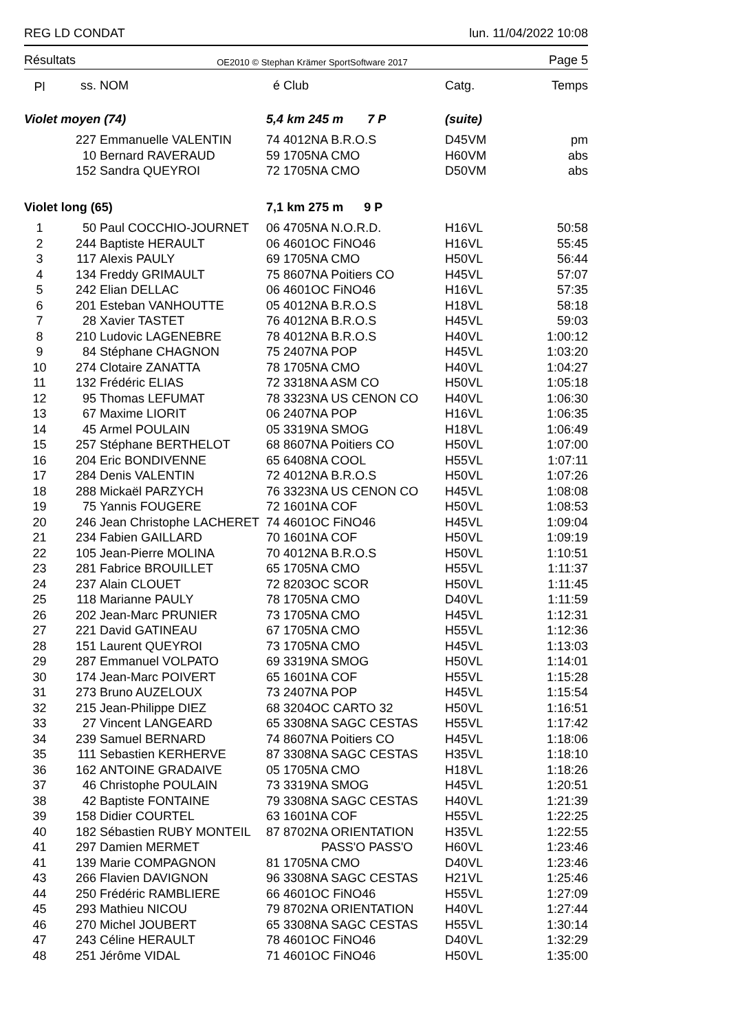REG LD CONDAT lun. 11/04/2022 10:08
Résultats OE2010 © Stephan Krämer SportSoftware 2017 Page 5
| Pl | ss. | NOM | é | Club | Catg. | Temps |
| --- | --- | --- | --- | --- | --- | --- |
| Violet moyen (74) | | | 5,4 km 245 m 7 P | | (suite) | |
| | 227 | Emmanuelle VALENTIN | 74 | 4012NA B.R.O.S | D45VM | pm |
| | 10 | Bernard RAVERAUD | 59 | 1705NA CMO | H60VM | abs |
| | 152 | Sandra QUEYROI | 72 | 1705NA CMO | D50VM | abs |
| Violet long (65) | | | 7,1 km 275 m 9 P | | | |
| 1 | 50 | Paul COCCHIO-JOURNET | 06 | 4705NA N.O.R.D. | H16VL | 50:58 |
| 2 | 244 | Baptiste HERAULT | 06 | 4601OC FiNO46 | H16VL | 55:45 |
| 3 | 117 | Alexis PAULY | 69 | 1705NA CMO | H50VL | 56:44 |
| 4 | 134 | Freddy GRIMAULT | 75 | 8607NA Poitiers CO | H45VL | 57:07 |
| 5 | 242 | Elian DELLAC | 06 | 4601OC FiNO46 | H16VL | 57:35 |
| 6 | 201 | Esteban VANHOUTTE | 05 | 4012NA B.R.O.S | H18VL | 58:18 |
| 7 | 28 | Xavier TASTET | 76 | 4012NA B.R.O.S | H45VL | 59:03 |
| 8 | 210 | Ludovic LAGENEBRE | 78 | 4012NA B.R.O.S | H40VL | 1:00:12 |
| 9 | 84 | Stéphane CHAGNON | 75 | 2407NA POP | H45VL | 1:03:20 |
| 10 | 274 | Clotaire ZANATTA | 78 | 1705NA CMO | H40VL | 1:04:27 |
| 11 | 132 | Frédéric ELIAS | 72 | 3318NA ASM CO | H50VL | 1:05:18 |
| 12 | 95 | Thomas LEFUMAT | 78 | 3323NA US CENON CO | H40VL | 1:06:30 |
| 13 | 67 | Maxime LIORIT | 06 | 2407NA POP | H16VL | 1:06:35 |
| 14 | 45 | Armel POULAIN | 05 | 3319NA SMOG | H18VL | 1:06:49 |
| 15 | 257 | Stéphane BERTHELOT | 68 | 8607NA Poitiers CO | H50VL | 1:07:00 |
| 16 | 204 | Eric BONDIVENNE | 65 | 6408NA COOL | H55VL | 1:07:11 |
| 17 | 284 | Denis VALENTIN | 72 | 4012NA B.R.O.S | H50VL | 1:07:26 |
| 18 | 288 | Mickaël PARZYCH | 76 | 3323NA US CENON CO | H45VL | 1:08:08 |
| 19 | 75 | Yannis FOUGERE | 72 | 1601NA COF | H50VL | 1:08:53 |
| 20 | 246 | Jean Christophe LACHERET | 74 | 4601OC FiNO46 | H45VL | 1:09:04 |
| 21 | 234 | Fabien GAILLARD | 70 | 1601NA COF | H50VL | 1:09:19 |
| 22 | 105 | Jean-Pierre MOLINA | 70 | 4012NA B.R.O.S | H50VL | 1:10:51 |
| 23 | 281 | Fabrice BROUILLET | 65 | 1705NA CMO | H55VL | 1:11:37 |
| 24 | 237 | Alain CLOUET | 72 | 8203OC SCOR | H50VL | 1:11:45 |
| 25 | 118 | Marianne PAULY | 78 | 1705NA CMO | D40VL | 1:11:59 |
| 26 | 202 | Jean-Marc PRUNIER | 73 | 1705NA CMO | H45VL | 1:12:31 |
| 27 | 221 | David GATINEAU | 67 | 1705NA CMO | H55VL | 1:12:36 |
| 28 | 151 | Laurent QUEYROI | 73 | 1705NA CMO | H45VL | 1:13:03 |
| 29 | 287 | Emmanuel VOLPATO | 69 | 3319NA SMOG | H50VL | 1:14:01 |
| 30 | 174 | Jean-Marc POIVERT | 65 | 1601NA COF | H55VL | 1:15:28 |
| 31 | 273 | Bruno AUZELOUX | 73 | 2407NA POP | H45VL | 1:15:54 |
| 32 | 215 | Jean-Philippe DIEZ | 68 | 3204OC CARTO 32 | H50VL | 1:16:51 |
| 33 | 27 | Vincent LANGEARD | 65 | 3308NA SAGC CESTAS | H55VL | 1:17:42 |
| 34 | 239 | Samuel BERNARD | 74 | 8607NA Poitiers CO | H45VL | 1:18:06 |
| 35 | 111 | Sebastien KERHERVE | 87 | 3308NA SAGC CESTAS | H35VL | 1:18:10 |
| 36 | 162 | ANTOINE GRADAIVE | 05 | 1705NA CMO | H18VL | 1:18:26 |
| 37 | 46 | Christophe POULAIN | 73 | 3319NA SMOG | H45VL | 1:20:51 |
| 38 | 42 | Baptiste FONTAINE | 79 | 3308NA SAGC CESTAS | H40VL | 1:21:39 |
| 39 | 158 | Didier COURTEL | 63 | 1601NA COF | H55VL | 1:22:25 |
| 40 | 182 | Sébastien RUBY MONTEIL | 87 | 8702NA ORIENTATION | H35VL | 1:22:55 |
| 41 | 297 | Damien MERMET | | PASS'O PASS'O | H60VL | 1:23:46 |
| 41 | 139 | Marie COMPAGNON | 81 | 1705NA CMO | D40VL | 1:23:46 |
| 43 | 266 | Flavien DAVIGNON | 96 | 3308NA SAGC CESTAS | H21VL | 1:25:46 |
| 44 | 250 | Frédéric RAMBLIERE | 66 | 4601OC FiNO46 | H55VL | 1:27:09 |
| 45 | 293 | Mathieu NICOU | 79 | 8702NA ORIENTATION | H40VL | 1:27:44 |
| 46 | 270 | Michel JOUBERT | 65 | 3308NA SAGC CESTAS | H55VL | 1:30:14 |
| 47 | 243 | Céline HERAULT | 78 | 4601OC FiNO46 | D40VL | 1:32:29 |
| 48 | 251 | Jérôme VIDAL | 71 | 4601OC FiNO46 | H50VL | 1:35:00 |